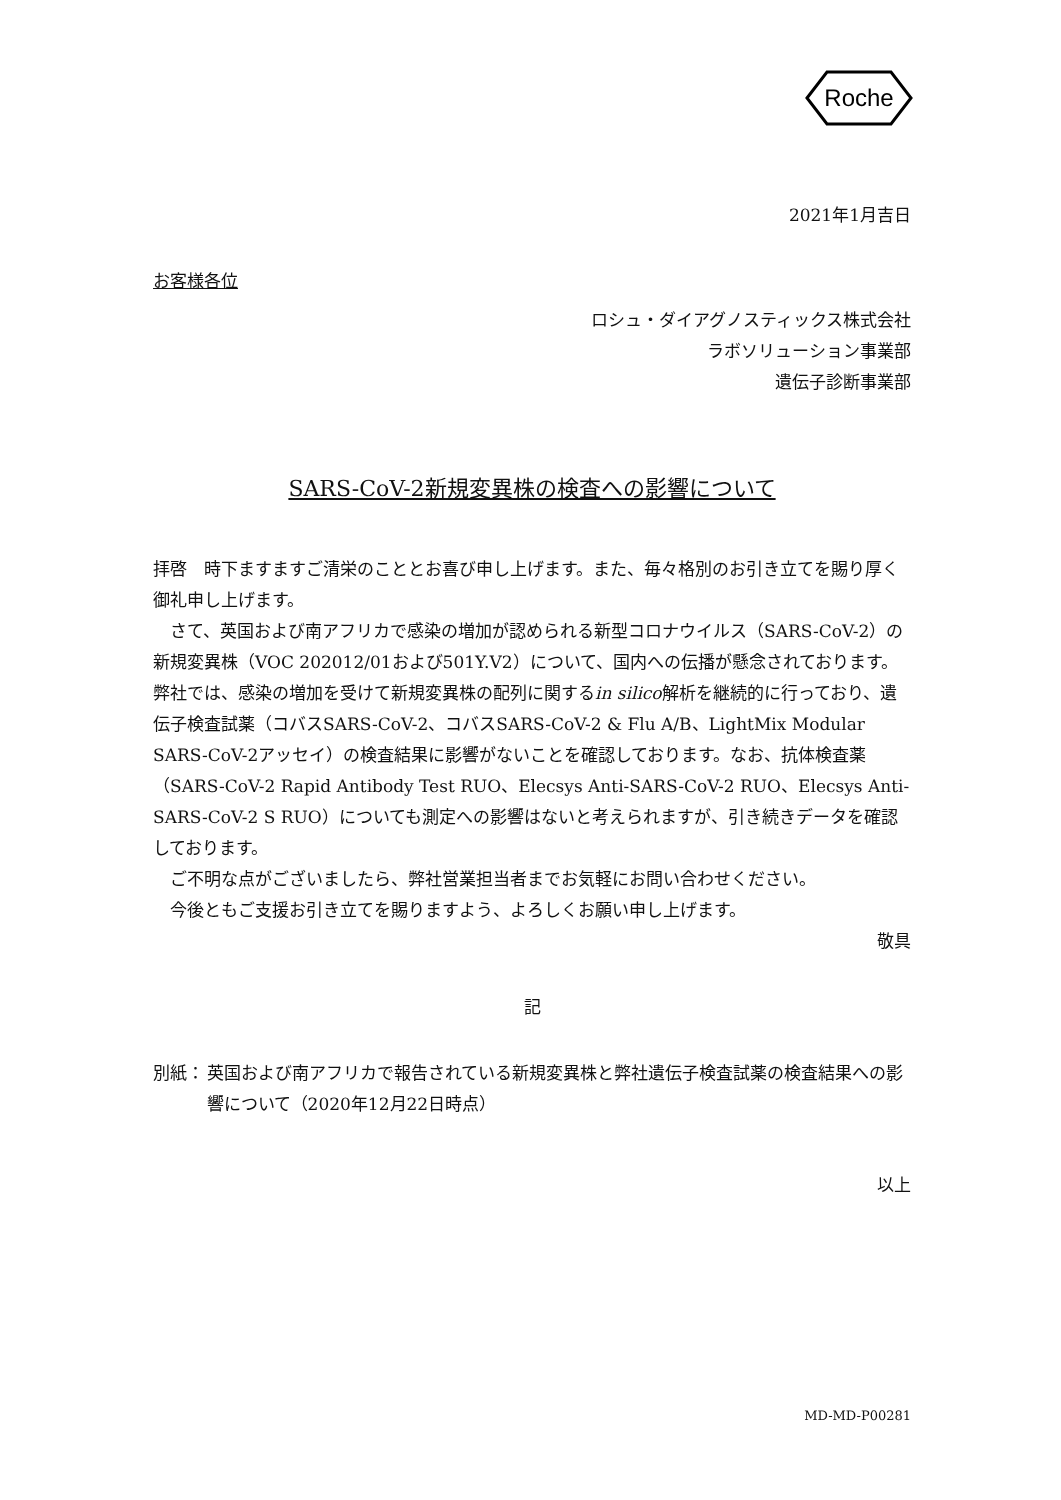Roche
2021年1月吉日
お客様各位
ロシュ・ダイアグノスティックス株式会社
ラボソリューション事業部
遺伝子診断事業部
SARS-CoV-2新規変異株の検査への影響について
拝啓　時下ますますご清栄のこととお喜び申し上げます。また、毎々格別のお引き立てを賜り厚く御礼申し上げます。
　さて、英国および南アフリカで感染の増加が認められる新型コロナウイルス（SARS-CoV-2）の新規変異株（VOC 202012/01および501Y.V2）について、国内への伝播が懸念されております。弊社では、感染の増加を受けて新規変異株の配列に関するin silico解析を継続的に行っており、遺伝子検査試薬（コバスSARS-CoV-2、コバスSARS-CoV-2 & Flu A/B、LightMix Modular SARS-CoV-2アッセイ）の検査結果に影響がないことを確認しております。なお、抗体検査薬（SARS-CoV-2 Rapid Antibody Test RUO、Elecsys Anti-SARS-CoV-2 RUO、Elecsys Anti-SARS-CoV-2 S RUO）についても測定への影響はないと考えられますが、引き続きデータを確認しております。
　ご不明な点がございましたら、弊社営業担当者までお気軽にお問い合わせください。
　今後ともご支援お引き立てを賜りますよう、よろしくお願い申し上げます。
敬具
記
別紙： 英国および南アフリカで報告されている新規変異株と弊社遺伝子検査試薬の検査結果への影響について（2020年12月22日時点）
以上
MD-MD-P00281